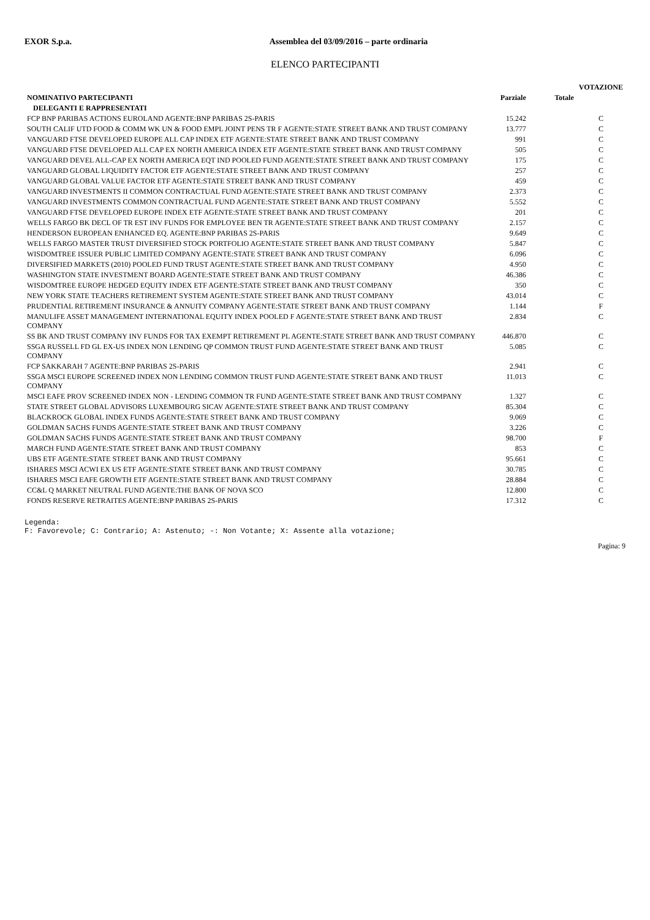EXOR S.p.a. Assemblea del 03/09/2016 – parte ordinaria
ELENCO PARTECIPANTI
| | | | VOTAZIONE |
| --- | --- | --- | --- |
| NOMINATIVO PARTECIPANTI | Parziale | Totale | |
| DELEGANTI E RAPPRESENTATI | | | |
| FCP BNP PARIBAS ACTIONS EUROLAND AGENTE:BNP PARIBAS 2S-PARIS | 15.242 | | C |
| SOUTH CALIF UTD FOOD & COMM WK UN & FOOD EMPL JOINT PENS TR F AGENTE:STATE STREET BANK AND TRUST COMPANY | 13.777 | | C |
| VANGUARD FTSE DEVELOPED EUROPE ALL CAP INDEX ETF AGENTE:STATE STREET BANK AND TRUST COMPANY | 991 | | C |
| VANGUARD FTSE DEVELOPED ALL CAP EX NORTH AMERICA INDEX ETF AGENTE:STATE STREET BANK AND TRUST COMPANY | 505 | | C |
| VANGUARD DEVEL ALL-CAP EX NORTH AMERICA EQT IND POOLED FUND AGENTE:STATE STREET BANK AND TRUST COMPANY | 175 | | C |
| VANGUARD GLOBAL LIQUIDITY FACTOR ETF AGENTE:STATE STREET BANK AND TRUST COMPANY | 257 | | C |
| VANGUARD GLOBAL VALUE FACTOR ETF AGENTE:STATE STREET BANK AND TRUST COMPANY | 459 | | C |
| VANGUARD INVESTMENTS II COMMON CONTRACTUAL FUND AGENTE:STATE STREET BANK AND TRUST COMPANY | 2.373 | | C |
| VANGUARD INVESTMENTS COMMON CONTRACTUAL FUND AGENTE:STATE STREET BANK AND TRUST COMPANY | 5.552 | | C |
| VANGUARD FTSE DEVELOPED EUROPE INDEX ETF AGENTE:STATE STREET BANK AND TRUST COMPANY | 201 | | C |
| WELLS FARGO BK DECL OF TR EST INV FUNDS FOR EMPLOYEE BEN TR AGENTE:STATE STREET BANK AND TRUST COMPANY | 2.157 | | C |
| HENDERSON EUROPEAN ENHANCED EQ. AGENTE:BNP PARIBAS 2S-PARIS | 9.649 | | C |
| WELLS FARGO MASTER TRUST DIVERSIFIED STOCK PORTFOLIO AGENTE:STATE STREET BANK AND TRUST COMPANY | 5.847 | | C |
| WISDOMTREE ISSUER PUBLIC LIMITED COMPANY AGENTE:STATE STREET BANK AND TRUST COMPANY | 6.096 | | C |
| DIVERSIFIED MARKETS (2010) POOLED FUND TRUST AGENTE:STATE STREET BANK AND TRUST COMPANY | 4.950 | | C |
| WASHINGTON STATE INVESTMENT BOARD AGENTE:STATE STREET BANK AND TRUST COMPANY | 46.386 | | C |
| WISDOMTREE EUROPE HEDGED EQUITY INDEX ETF AGENTE:STATE STREET BANK AND TRUST COMPANY | 350 | | C |
| NEW YORK STATE TEACHERS RETIREMENT SYSTEM AGENTE:STATE STREET BANK AND TRUST COMPANY | 43.014 | | C |
| PRUDENTIAL RETIREMENT INSURANCE & ANNUITY COMPANY AGENTE:STATE STREET BANK AND TRUST COMPANY | 1.144 | | F |
| MANULIFE ASSET MANAGEMENT INTERNATIONAL EQUITY INDEX POOLED F AGENTE:STATE STREET BANK AND TRUST COMPANY | 2.834 | | C |
| SS BK AND TRUST COMPANY INV FUNDS FOR TAX EXEMPT RETIREMENT PL AGENTE:STATE STREET BANK AND TRUST COMPANY | 446.870 | | C |
| SSGA RUSSELL FD GL EX-US INDEX NON LENDING QP COMMON TRUST FUND AGENTE:STATE STREET BANK AND TRUST COMPANY | 5.085 | | C |
| FCP SAKKARAH 7 AGENTE:BNP PARIBAS 2S-PARIS | 2.941 | | C |
| SSGA MSCI EUROPE SCREENED INDEX NON LENDING COMMON TRUST FUND AGENTE:STATE STREET BANK AND TRUST COMPANY | 11.013 | | C |
| MSCI EAFE PROV SCREENED INDEX NON - LENDING COMMON TR FUND AGENTE:STATE STREET BANK AND TRUST COMPANY | 1.327 | | C |
| STATE STREET GLOBAL ADVISORS LUXEMBOURG SICAV AGENTE:STATE STREET BANK AND TRUST COMPANY | 85.304 | | C |
| BLACKROCK GLOBAL INDEX FUNDS AGENTE:STATE STREET BANK AND TRUST COMPANY | 9.069 | | C |
| GOLDMAN SACHS FUNDS AGENTE:STATE STREET BANK AND TRUST COMPANY | 3.226 | | C |
| GOLDMAN SACHS FUNDS AGENTE:STATE STREET BANK AND TRUST COMPANY | 98.700 | | F |
| MARCH FUND AGENTE:STATE STREET BANK AND TRUST COMPANY | 853 | | C |
| UBS ETF AGENTE:STATE STREET BANK AND TRUST COMPANY | 95.661 | | C |
| ISHARES MSCI ACWI EX US ETF AGENTE:STATE STREET BANK AND TRUST COMPANY | 30.785 | | C |
| ISHARES MSCI EAFE GROWTH ETF AGENTE:STATE STREET BANK AND TRUST COMPANY | 28.884 | | C |
| CC&L Q MARKET NEUTRAL FUND AGENTE:THE BANK OF NOVA SCO | 12.800 | | C |
| FONDS RESERVE RETRAITES AGENTE:BNP PARIBAS 2S-PARIS | 17.312 | | C |
Legenda:
F: Favorevole; C: Contrario; A: Astenuto; -: Non Votante; X: Assente alla votazione;
Pagina: 9